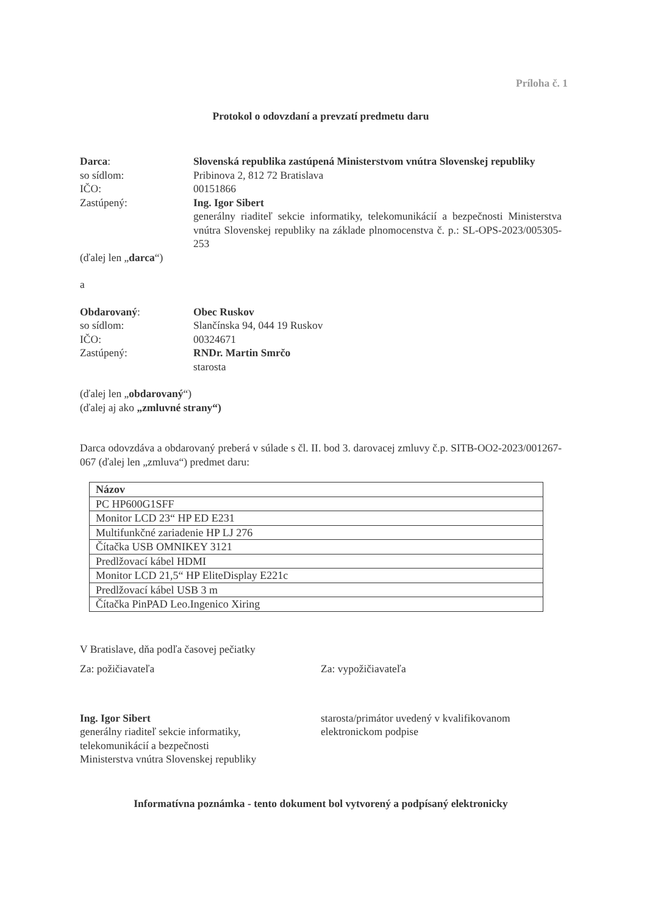Príloha č. 1
Protokol o odovzdaní a prevzatí predmetu daru
Darca: Slovenská republika zastúpená Ministerstvom vnútra Slovenskej republiky
so sídlom: Pribinova 2, 812 72 Bratislava
IČO: 00151866
Zastúpený: Ing. Igor Sibert
generálny riaditeľ sekcie informatiky, telekomunikácií a bezpečnosti Ministerstva vnútra Slovenskej republiky na základe plnomocenstva č. p.: SL-OPS-2023/005305-253
(ďalej len „darca“)
a
Obdarovaný: Obec Ruskov
so sídlom: Slančínska 94, 044 19 Ruskov
IČO: 00324671
Zastúpený: RNDr. Martin Smrčo
starosta
(ďalej len „obdarovaný“)
(ďalej aj ako „zmluvné strany“)
Darca odovzdáva a obdarovaný preberá v súlade s čl. II. bod 3. darovacej zmluvy č.p. SITB-OO2-2023/001267-067 (ďalej len „zmluva“) predmet daru:
| Názov |
| --- |
| PC HP600G1SFF |
| Monitor LCD 23“ HP ED E231 |
| Multifunkčné zariadenie HP LJ 276 |
| Čítačka USB OMNIKEY 3121 |
| Predlžovací kábel HDMI |
| Monitor LCD 21,5“ HP EliteDisplay E221c |
| Predlžovací kábel USB 3 m |
| Čítačka PinPAD Leo.Ingenico Xiring |
V Bratislave, dňa podľa časovej pečiatky
Za: požičiavateľa Za: vypožičiavateľa
Ing. Igor Sibert
generálny riaditeľ sekcie informatiky,
telekomunikácií a bezpečnosti
Ministerstva vnútra Slovenskej republiky
starosta/primátor uvedený v kvalifikovanom elektronickom podpise
Informatívna poznámka - tento dokument bol vytvorený a podpísaný elektronicky